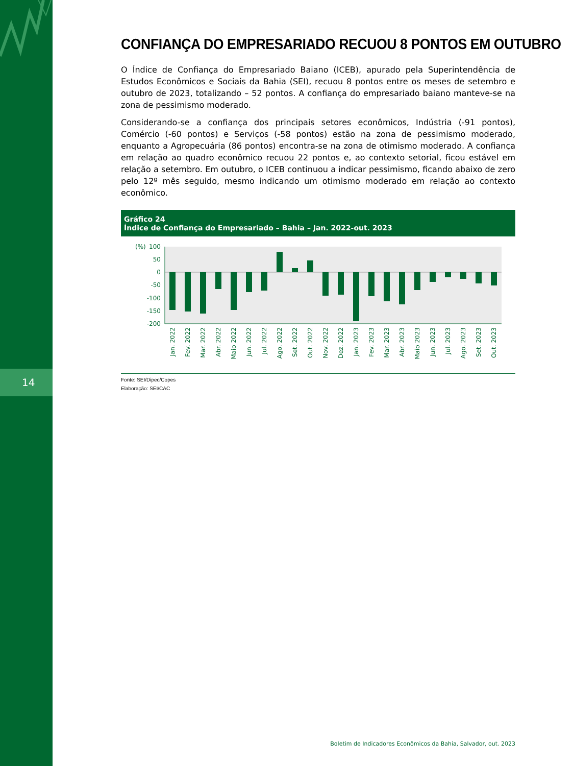14
CONFIANÇA DO EMPRESARIADO RECUOU 8 PONTOS EM OUTUBRO
O Índice de Confiança do Empresariado Baiano (ICEB), apurado pela Superintendência de Estudos Econômicos e Sociais da Bahia (SEI), recuou 8 pontos entre os meses de setembro e outubro de 2023, totalizando – 52 pontos. A confiança do empresariado baiano manteve-se na zona de pessimismo moderado.
Considerando-se a confiança dos principais setores econômicos, Indústria (-91 pontos), Comércio (-60 pontos) e Serviços (-58 pontos) estão na zona de pessimismo moderado, enquanto a Agropecuária (86 pontos) encontra-se na zona de otimismo moderado. A confiança em relação ao quadro econômico recuou 22 pontos e, ao contexto setorial, ficou estável em relação a setembro. Em outubro, o ICEB continuou a indicar pessimismo, ficando abaixo de zero pelo 12º mês seguido, mesmo indicando um otimismo moderado em relação ao contexto econômico.
Gráfico 24
Índice de Confiança do Empresariado – Bahia – Jan. 2022-out. 2023
(%)
100
50
0
-50
-100
-150
-200
Jan. 2022
Fev. 2022
Mar. 2022
Abr. 2022
Maio 2022
Jun. 2022
Jul. 2022
Ago. 2022
Set. 2022
Out. 2022
Nov. 2022
Dez. 2022
Jan. 2023
Fev. 2023
Mar. 2023
Abr. 2023
Maio 2023
Jun. 2023
Jul. 2023
Ago. 2023
Set. 2023
Out. 2023
Fonte: SEI/Dipec/Copes
Elaboração: SEI/CAC
Boletim de Indicadores Econômicos da Bahia, Salvador, out. 2023